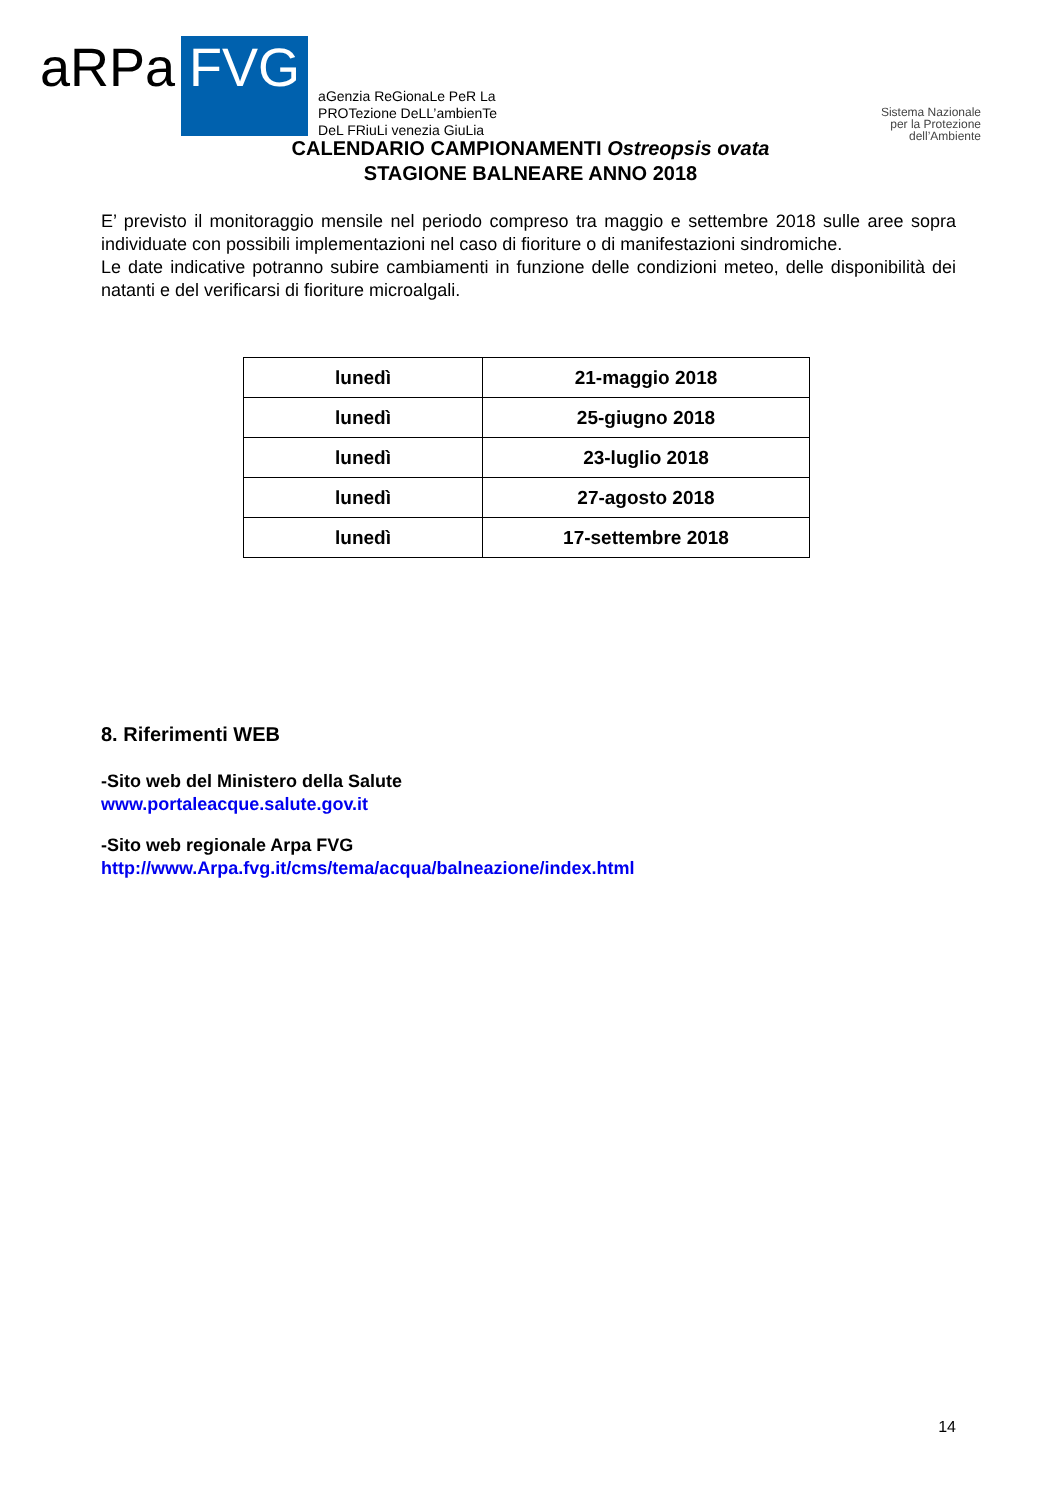aRPa
FVG
aGenzia ReGionaLe PeR La
PROTezione DeLL’ambienTe
DeL FRiuLi venezia GiuLia
Sistema Nazionale
per la Protezione
dell’Ambiente
CALENDARIO CAMPIONAMENTI Ostreopsis ovata
STAGIONE BALNEARE ANNO 2018
E’ previsto il monitoraggio mensile nel periodo compreso tra maggio e settembre 2018 sulle aree sopra individuate con possibili implementazioni nel caso di fioriture o di manifestazioni sindromiche.
Le date indicative potranno subire cambiamenti in funzione delle condizioni meteo, delle disponibilità dei natanti e del verificarsi di fioriture microalgali.
| lunedì | 21-maggio 2018 |
| lunedì | 25-giugno 2018 |
| lunedì | 23-luglio 2018 |
| lunedì | 27-agosto 2018 |
| lunedì | 17-settembre 2018 |
8. Riferimenti WEB
-Sito web del Ministero della Salute
www.portaleacque.salute.gov.it
-Sito web regionale Arpa FVG
http://www.Arpa.fvg.it/cms/tema/acqua/balneazione/index.html
14